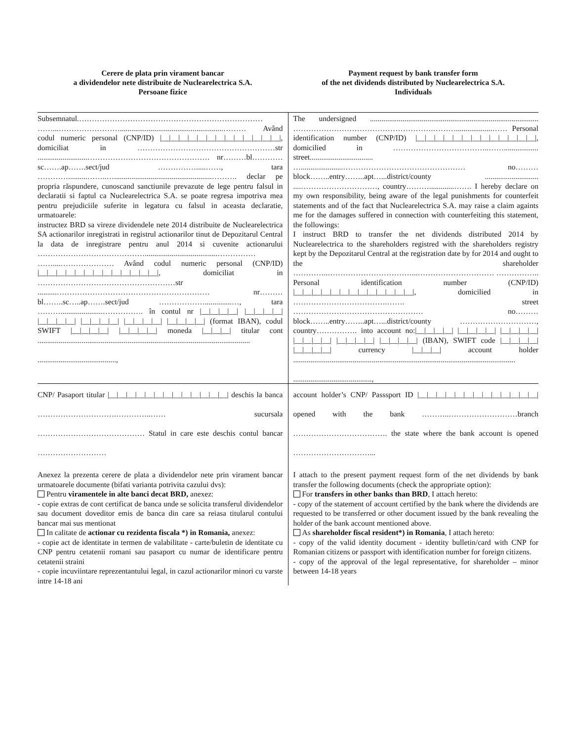Cerere de plata prin virament bancar
a dividendelor nete distribuite de Nuclearelectrica S.A.
Persoane fizice
Payment request by bank transfer form
of the net dividends distributed by Nuclearelectrica S.A.
Individuals
| Subsemnatul.……………………………………………………………… ……...……………………......................................................……… Având codul numeric personal (CNP/ID) /__/__/__/__/__/__/__/__/__/__/__/__/__/, domiciliat in ………………………………………………str ..........................………………………………………… nr………bl………… sc…….ap…….sect/jud …………….....……, tara …………..........……..…...................................................………. declar pe propria răspundere, cunoscand sanctiunile prevazute de lege pentru falsul in declaratii si faptul ca Nuclearelectrica S.A. se poate regresa impotriva mea pentru prejudiciile suferite in legatura cu falsul in aceasta declaratie, urmatoarele: instructez BRD sa vireze dividendele nete 2014 distribuite de Nuclearelectrica SA actionarilor inregistrati in registrul actionarilor tinut de Depozitarul Central la data de inregistrare pentru anul 2014 si cuvenite actionarului ……………………………………......................................…………… ……....………………… Având codul numeric personal (CNP/ID) /__/__/__/__/__/__/__/__/__/__/__/__/__/, domiciliat in ………………………………………………str ..........…………………………………………………… nr………bl……..sc…..ap…….sect/jud ………………..............…, tara ………......................……………. în contul nr /__/__/__/__/ /__/__/__/__/ /__/__/__/__/ /__/__/__/__/ /__/__/__/__/ /__/__/__/__/ (format IBAN), codul SWIFT /__/__/__/__/ /__/__/__/__/ moneda /__/__/__/ titular cont ............................................................................................................... ........................................., | The undersigned ........................................................................................ ……………………………………………….………...................…… Personal identification number (CNP/ID) /__/__/__/__/__/__/__/__/__/__/__/__/__/, domicilied in ………………………………..…….................. street................................. …......................………………………………………… no………block……..entry……..apt…...district/county ............................ ....…………………………, country……….............……. I hereby declare on my own responsibility, being aware of the legal punishments for counterfeit statements and of the fact that Nuclearelectrica S.A. may raise a claim againts me for the damages suffered in connection with counterfeiting this statement, the followings: I instruct BRD to transfer the net dividends distributed 2014 by Nuclearelectrica to the shareholders registred with the shareholders registry kept by the Depozitarul Central at the registration date by for 2014 and ought to the shareholder …………..……………………………...………………………… …………….. Personal identification number (CNP/ID) /__/__/__/__/__/__/__/__/__/__/__/__/__/, domicilied in ……………………………….……. street …………………………………………… no………block……..entry……..apt…...district/county …………………………, country……………. into account no:/__/__/__/__/ /__/__/__/__/ /__/__/__/__/ /__/__/__/__/ /__/__/__/__/ /__/__/__/__/ (IBAN), SWIFT code /__/__/__/__/ /__/__/__/__/ currency /__/__/__/ account holder .................................................................................................................... ........................................., |
| CNP/ Pasaport titular /__/__/__/__/__/__/__/__/__/__/__/__/__/ deschis la banca ………………………….…………..…… sucursala …………………………………… Statul in care este deschis contul bancar ……………………… | account holder’s CNP/ Passsport ID /__/__/__/__/__/__/__/__/__/__/__/__/__/ opened with the bank ………..………………………branch ………………………………. the state where the bank account is opened …………………………... |
| Anexez la prezenta cerere de plata a dividendelor nete prin virament bancar urmatoarele documente (bifati varianta potrivita cazului dvs): Pentru viramentele in alte banci decat BRD, anexez: - copie extras de cont certificat de banca unde se solicita transferul dividendelor sau document doveditor emis de banca din care sa reiasa titularul contului bancar mai sus mentionat In calitate de actionar cu rezidenta fiscala *) in Romania, anexez: - copie act de identitate in termen de valabilitate - carte/buletin de identitate cu CNP pentru cetatenii romani sau pasaport cu numar de identificare pentru cetatenii straini - copie incuviintare reprezentantului legal, in cazul actionarilor minori cu varste intre 14-18 ani | I attach to the present payment request form of the net dividends by bank transfer the following documents (check the appropriate option): For transfers in other banks than BRD , I attach hereto: - copy of the statement of account certified by the bank where the dividends are requested to be transferred or other document issued by the bank revealing the holder of the bank account mentioned above. As shareholder fiscal resident*) in Romania , I attach hereto: - copy of the valid identity document - identity bulletin/card with CNP for Romanian citizens or passport with identification number for foreign citizens. - copy of the approval of the legal representative, for shareholder – minor between 14-18 years |